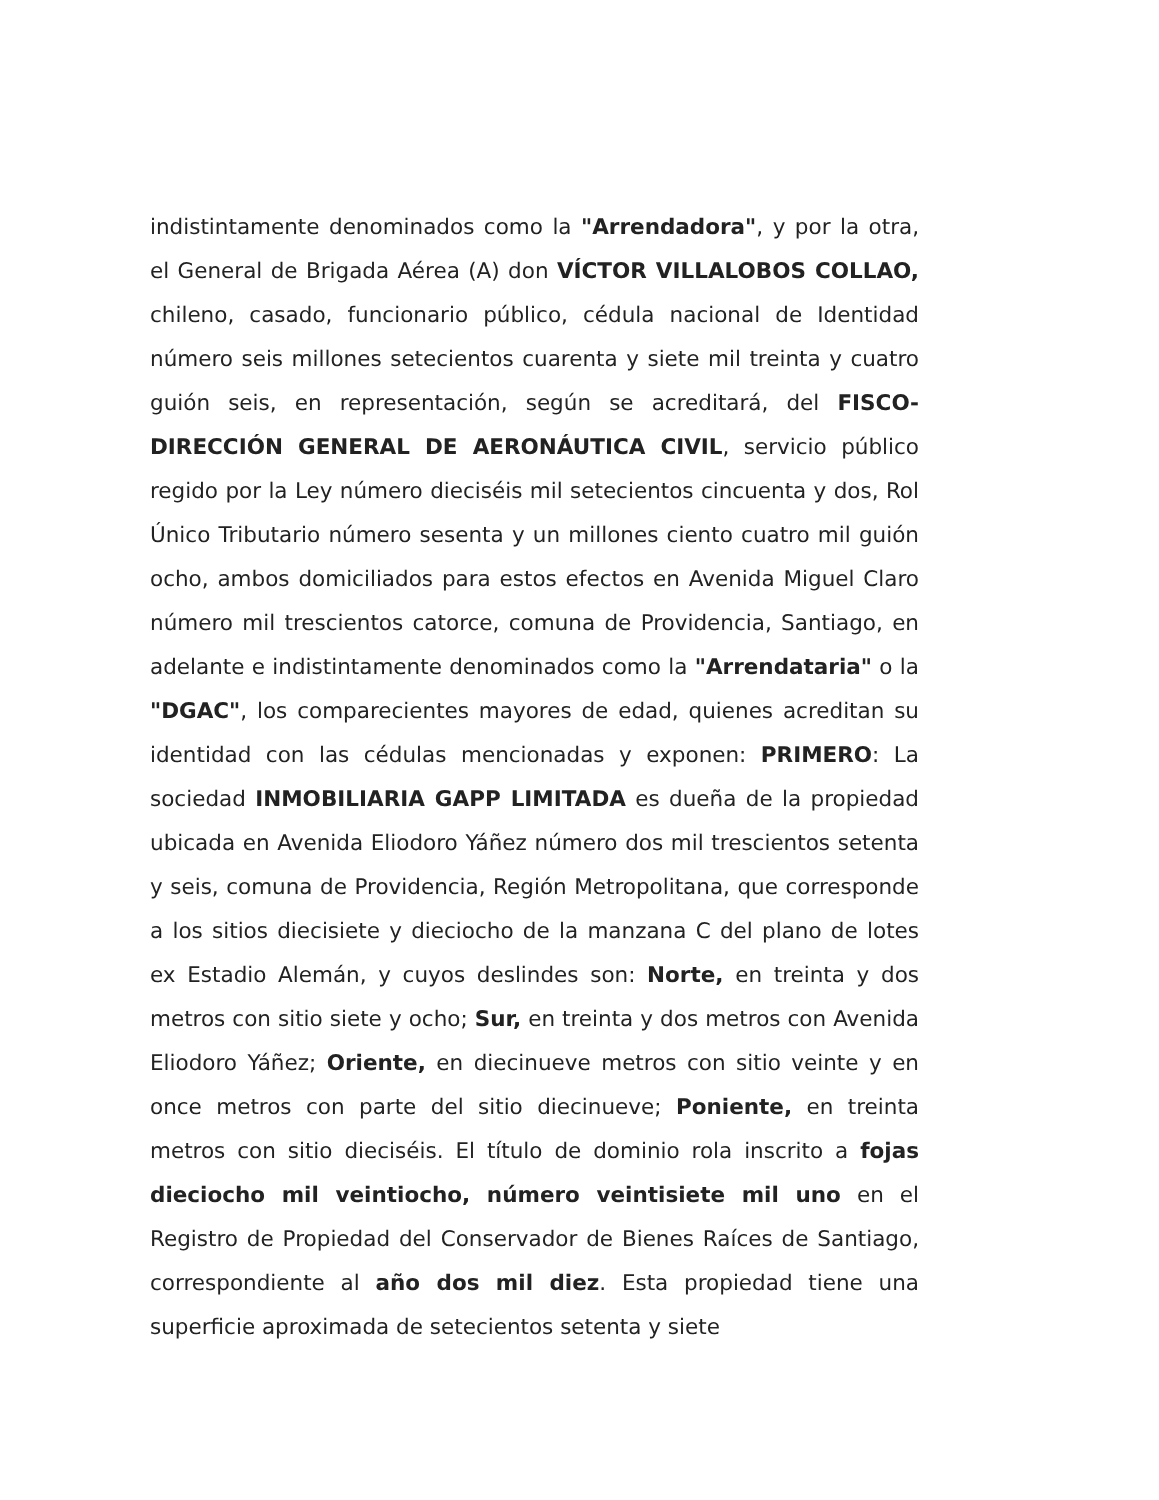indistintamente denominados como la "Arrendadora", y por la otra, el General de Brigada Aérea (A) don VÍCTOR VILLALOBOS COLLAO, chileno, casado, funcionario público, cédula nacional de Identidad número seis millones setecientos cuarenta y siete mil treinta y cuatro guión seis, en representación, según se acreditará, del FISCO-DIRECCIÓN GENERAL DE AERONÁUTICA CIVIL, servicio público regido por la Ley número dieciséis mil setecientos cincuenta y dos, Rol Único Tributario número sesenta y un millones ciento cuatro mil guión ocho, ambos domiciliados para estos efectos en Avenida Miguel Claro número mil trescientos catorce, comuna de Providencia, Santiago, en adelante e indistintamente denominados como la "Arrendataria" o la "DGAC", los comparecientes mayores de edad, quienes acreditan su identidad con las cédulas mencionadas y exponen: PRIMERO: La sociedad INMOBILIARIA GAPP LIMITADA es dueña de la propiedad ubicada en Avenida Eliodoro Yáñez número dos mil trescientos setenta y seis, comuna de Providencia, Región Metropolitana, que corresponde a los sitios diecisiete y dieciocho de la manzana C del plano de lotes ex Estadio Alemán, y cuyos deslindes son: Norte, en treinta y dos metros con sitio siete y ocho; Sur, en treinta y dos metros con Avenida Eliodoro Yáñez; Oriente, en diecinueve metros con sitio veinte y en once metros con parte del sitio diecinueve; Poniente, en treinta metros con sitio dieciséis. El título de dominio rola inscrito a fojas dieciocho mil veintiocho, número veintisiete mil uno en el Registro de Propiedad del Conservador de Bienes Raíces de Santiago, correspondiente al año dos mil diez. Esta propiedad tiene una superficie aproximada de setecientos setenta y siete